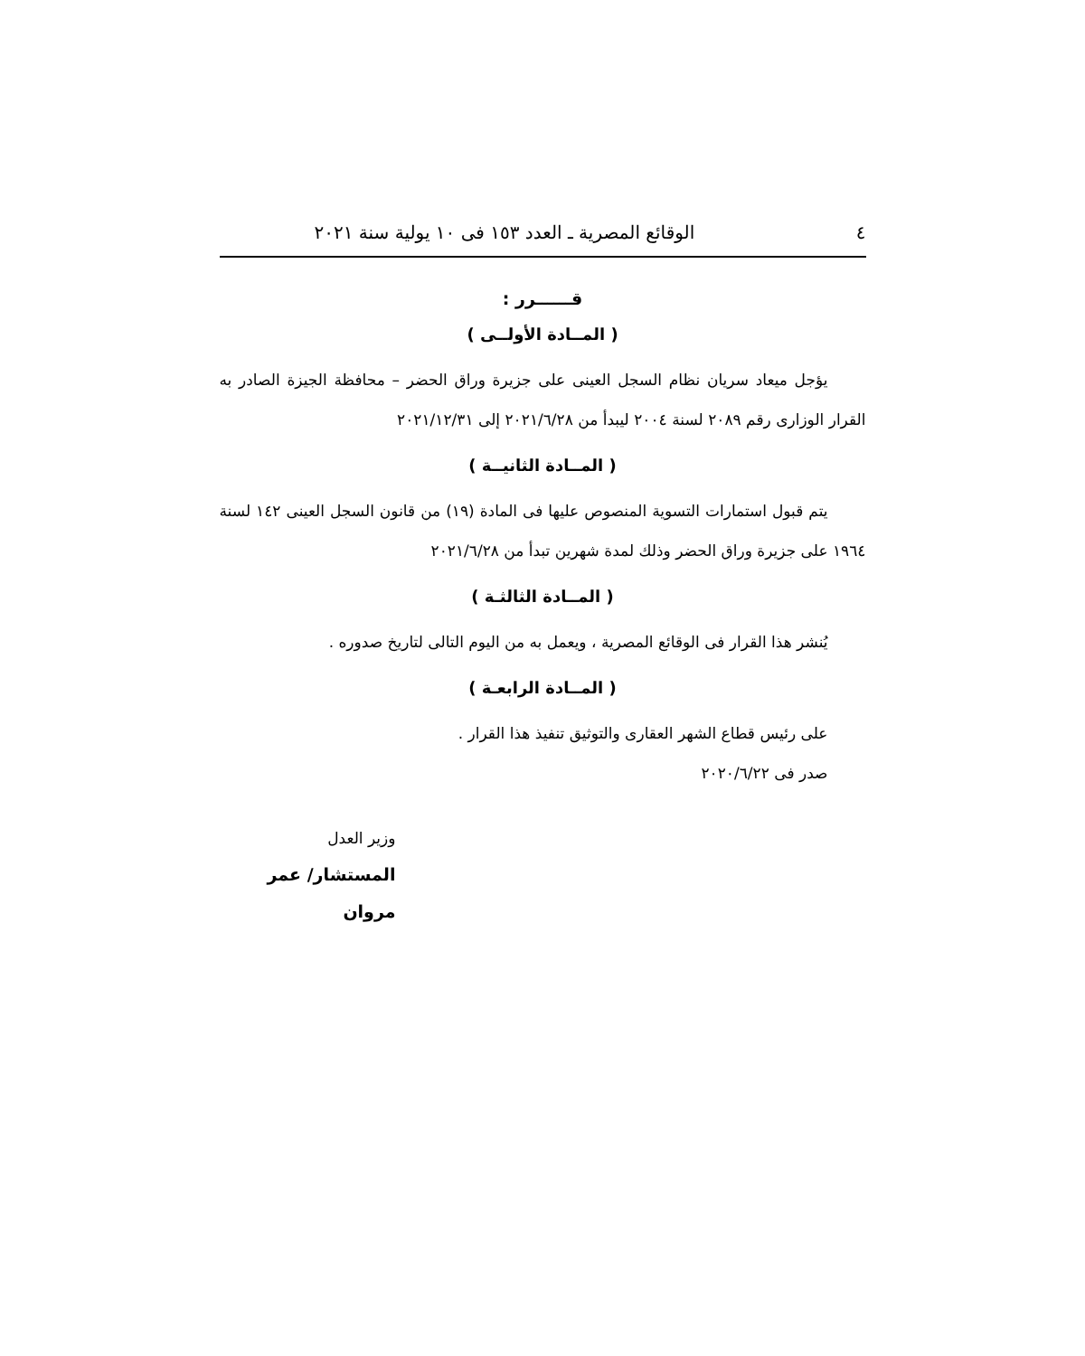٤ الوقائع المصرية ـ العدد ١٥٣ فى ١٠ يولية سنة ٢٠٢١
قــــــرر :
( المــادة الأولــى )
يؤجل ميعاد سريان نظام السجل العينى على جزيرة وراق الحضر – محافظة الجيزة الصادر به القرار الوزارى رقم ٢٠٨٩ لسنة ٢٠٠٤ ليبدأ من ٢٠٢١/٦/٢٨ إلى ٢٠٢١/١٢/٣١
( المــادة الثانيــة )
يتم قبول استمارات التسوية المنصوص عليها فى المادة (١٩) من قانون السجل العينى ١٤٢ لسنة ١٩٦٤ على جزيرة وراق الحضر وذلك لمدة شهرين تبدأ من ٢٠٢١/٦/٢٨
( المــادة الثالثـة )
يُنشر هذا القرار فى الوقائع المصرية ، ويعمل به من اليوم التالى لتاريخ صدوره .
( المــادة الرابعـة )
على رئيس قطاع الشهر العقارى والتوثيق تنفيذ هذا القرار .
صدر فى ٢٠٢٠/٦/٢٢
وزير العدل
المستشار/ عمر مروان